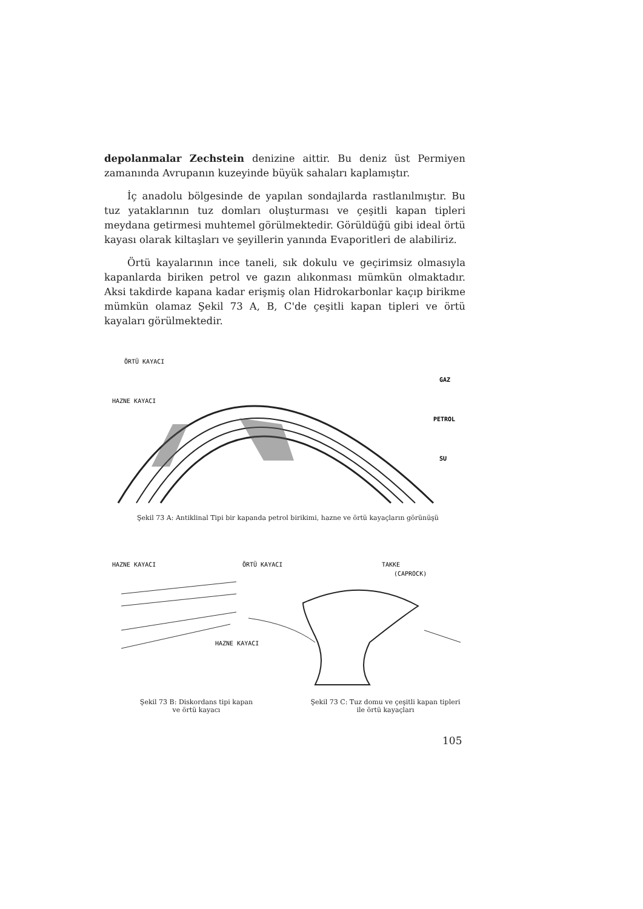depolanmalar Zechstein denizine aittir. Bu deniz üst Permiyen zamanında Avrupanın kuzeyinde büyük sahaları kaplamıştır.
İç anadolu bölgesinde de yapılan sondajlarda rastlanılmıştır. Bu tuz yataklarının tuz domları oluşturması ve çeşitli kapan tipleri meydana getirmesi muhtemel görülmektedir. Görüldüğü gibi ideal örtü kayası olarak kiltaşları ve şeyillerin yanında Evaporitleri de alabiliriz.
Örtü kayalarının ince taneli, sık dokulu ve geçirimsiz olmasıyla kapanlarda biriken petrol ve gazın alıkonması mümkün olmaktadır. Aksi takdirde kapana kadar erişmiş olan Hidrokarbonlar kaçıp birikme mümkün olamaz Şekil 73 A, B, C'de çeşitli kapan tipleri ve örtü kayaları görülmektedir.
ÖRTÜ KAYACI
HAZNE KAYACI
GAZ
PETROL
SU
Şekil 73 A: Antiklinal Tipi bir kapanda petrol birikimi, hazne ve örtü kayaçların görünüşü
HAZNE KAYACI
ÖRTÜ KAYACI
TAKKE
(CAPROCK)
HAZNE KAYACI
Şekil 73 B: Diskordans tipi kapan
ve örtü kayacı
Şekil 73 C: Tuz domu ve çeşitli kapan tipleri
ile örtü kayaçları
105